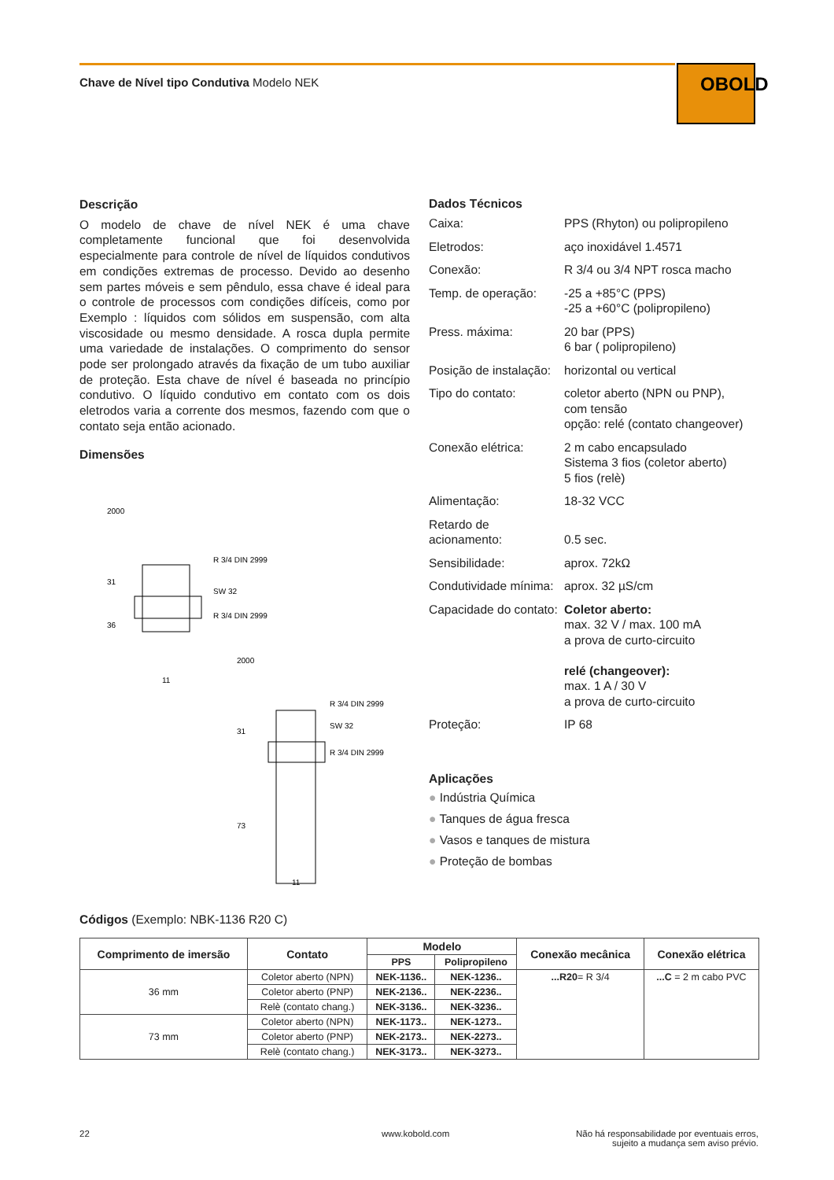Chave de Nível tipo Condutiva Modelo NEK
OBOLD
Descrição
O modelo de chave de nível NEK é uma chave completamente funcional que foi desenvolvida especialmente para controle de nível de líquidos condutivos em condições extremas de processo. Devido ao desenho sem partes móveis e sem pêndulo, essa chave é ideal para o controle de processos com condições difíceis, como por Exemplo : líquidos com sólidos em suspensão, com alta viscosidade ou mesmo densidade. A rosca dupla permite uma variedade de instalações. O comprimento do sensor pode ser prolongado através da fixação de um tubo auxiliar de proteção. Esta chave de nível é baseada no princípio condutivo. O líquido condutivo em contato com os dois eletrodos varia a corrente dos mesmos, fazendo com que o contato seja então acionado.
Dimensões
R 3/4 DIN 2999
SW 32
R 3/4 DIN 2999
2000
31
36
11
R 3/4 DIN 2999
SW 32
R 3/4 DIN 2999
2000
31
73
11
Dados Técnicos
| Caixa: | PPS (Rhyton) ou polipropileno |
| Eletrodos: | aço inoxidável 1.4571 |
| Conexão: | R 3/4 ou 3/4 NPT rosca macho |
| Temp. de operação: | -25 a +85°C (PPS) -25 a +60°C (polipropileno) |
| Press. máxima: | 20 bar (PPS) 6 bar ( polipropileno) |
| Posição de instalação: | horizontal ou vertical |
| Tipo do contato: | coletor aberto (NPN ou PNP), com tensão opção: relé (contato changeover) |
| Conexão elétrica: | 2 m cabo encapsulado Sistema 3 fios (coletor aberto) 5 fios (relè) |
| Alimentação: | 18-32 VCC |
| Retardo de acionamento: | 0.5 sec. |
| Sensibilidade: | aprox. 72kΩ |
| Condutividade mínima: | aprox. 32 µS/cm |
| Capacidade do contato: | Coletor aberto: max. 32 V / max. 100 mA a prova de curto-circuito relé (changeover): max. 1 A / 30 V a prova de curto-circuito |
| Proteção: | IP 68 |
Aplicações
● Indústria Química
● Tanques de água fresca
● Vasos e tanques de mistura
● Proteção de bombas
Códigos (Exemplo: NBK-1136 R20 C)
| Comprimento de imersão | Contato | Modelo | | Conexão mecânica | Conexão elétrica |
| --- | --- | --- | --- | --- | --- |
| | | PPS | Polipropileno | | |
| 36 mm | Coletor aberto (NPN) | NEK-1136.. | NEK-1236.. | ...R20 = R 3/4 | ...C = 2 m cabo PVC |
| | Coletor aberto (PNP) | NEK-2136.. | NEK-2236.. | | |
| | Relè (contato chang.) | NEK-3136.. | NEK-3236.. | | |
| 73 mm | Coletor aberto (NPN) | NEK-1173.. | NEK-1273.. | | |
| | Coletor aberto (PNP) | NEK-2173.. | NEK-2273.. | | |
| | Relè (contato chang.) | NEK-3173.. | NEK-3273.. | | |
22 www.kobold.com
Não há responsabilidade por eventuais erros,
sujeito a mudança sem aviso prévio.